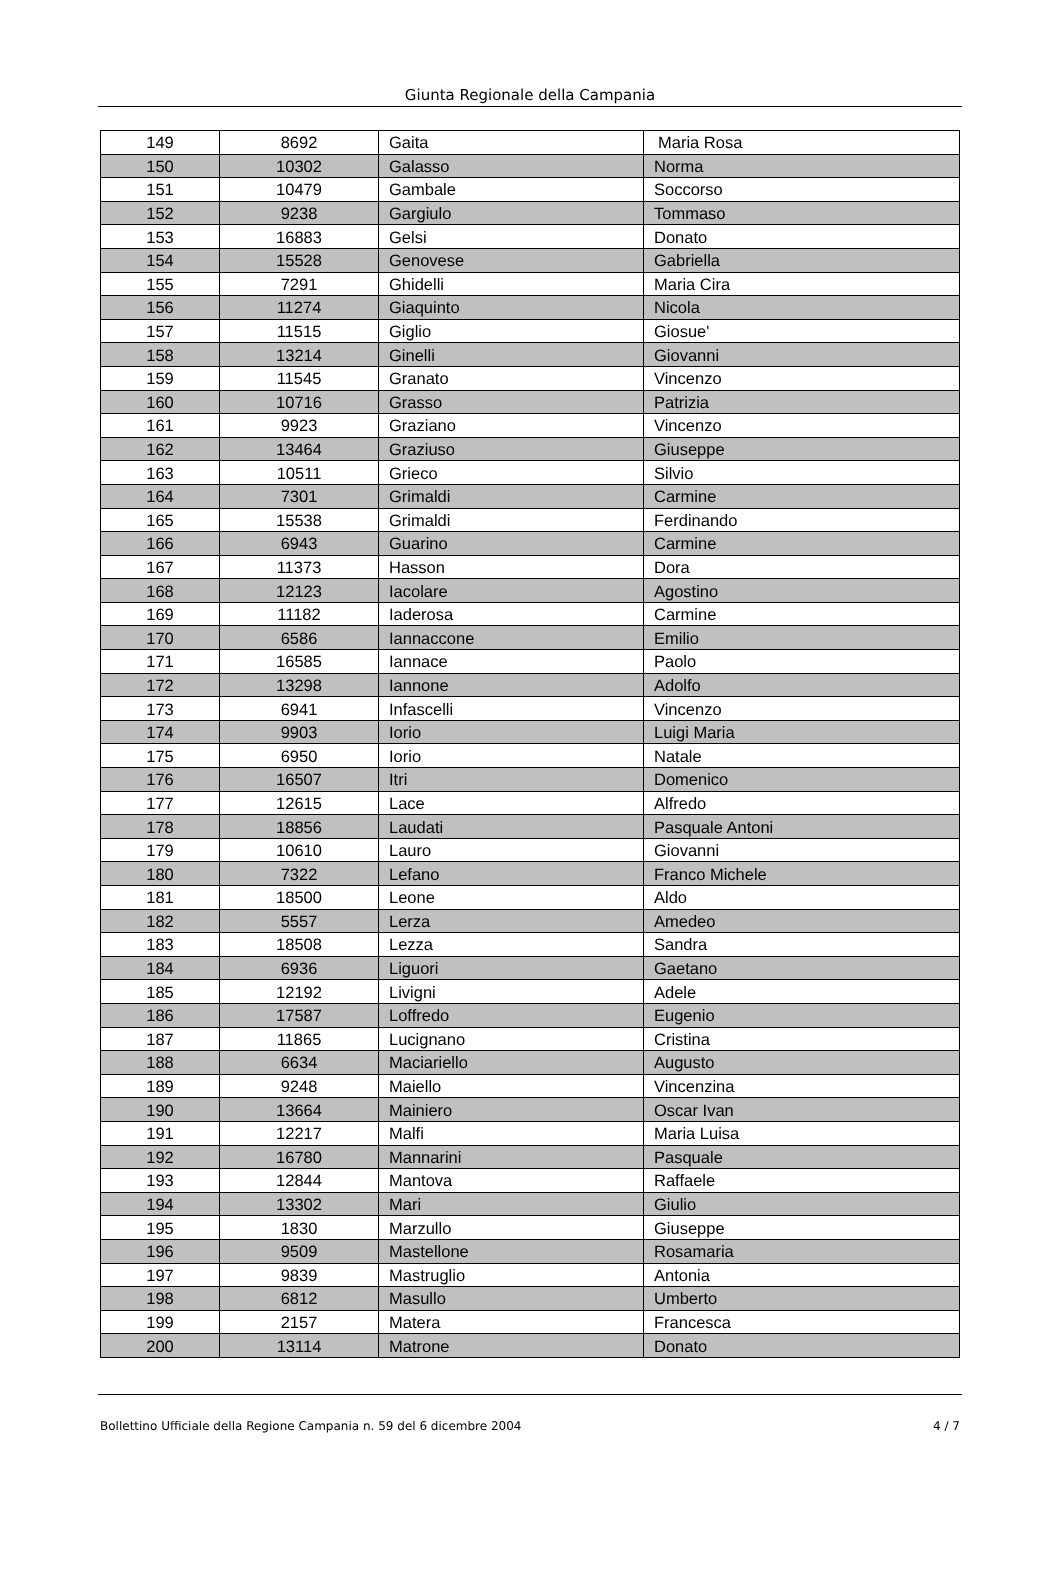Giunta Regionale della Campania
| 149 | 8692 | Gaita | Maria Rosa |
| 150 | 10302 | Galasso | Norma |
| 151 | 10479 | Gambale | Soccorso |
| 152 | 9238 | Gargiulo | Tommaso |
| 153 | 16883 | Gelsi | Donato |
| 154 | 15528 | Genovese | Gabriella |
| 155 | 7291 | Ghidelli | Maria Cira |
| 156 | 11274 | Giaquinto | Nicola |
| 157 | 11515 | Giglio | Giosue' |
| 158 | 13214 | Ginelli | Giovanni |
| 159 | 11545 | Granato | Vincenzo |
| 160 | 10716 | Grasso | Patrizia |
| 161 | 9923 | Graziano | Vincenzo |
| 162 | 13464 | Graziuso | Giuseppe |
| 163 | 10511 | Grieco | Silvio |
| 164 | 7301 | Grimaldi | Carmine |
| 165 | 15538 | Grimaldi | Ferdinando |
| 166 | 6943 | Guarino | Carmine |
| 167 | 11373 | Hasson | Dora |
| 168 | 12123 | Iacolare | Agostino |
| 169 | 11182 | Iaderosa | Carmine |
| 170 | 6586 | Iannaccone | Emilio |
| 171 | 16585 | Iannace | Paolo |
| 172 | 13298 | Iannone | Adolfo |
| 173 | 6941 | Infascelli | Vincenzo |
| 174 | 9903 | Iorio | Luigi Maria |
| 175 | 6950 | Iorio | Natale |
| 176 | 16507 | Itri | Domenico |
| 177 | 12615 | Lace | Alfredo |
| 178 | 18856 | Laudati | Pasquale Antoni |
| 179 | 10610 | Lauro | Giovanni |
| 180 | 7322 | Lefano | Franco Michele |
| 181 | 18500 | Leone | Aldo |
| 182 | 5557 | Lerza | Amedeo |
| 183 | 18508 | Lezza | Sandra |
| 184 | 6936 | Liguori | Gaetano |
| 185 | 12192 | Livigni | Adele |
| 186 | 17587 | Loffredo | Eugenio |
| 187 | 11865 | Lucignano | Cristina |
| 188 | 6634 | Maciariello | Augusto |
| 189 | 9248 | Maiello | Vincenzina |
| 190 | 13664 | Mainiero | Oscar Ivan |
| 191 | 12217 | Malfi | Maria Luisa |
| 192 | 16780 | Mannarini | Pasquale |
| 193 | 12844 | Mantova | Raffaele |
| 194 | 13302 | Mari | Giulio |
| 195 | 1830 | Marzullo | Giuseppe |
| 196 | 9509 | Mastellone | Rosamaria |
| 197 | 9839 | Mastruglio | Antonia |
| 198 | 6812 | Masullo | Umberto |
| 199 | 2157 | Matera | Francesca |
| 200 | 13114 | Matrone | Donato |
Bollettino Ufficiale della Regione Campania n. 59 del 6 dicembre 2004 4 / 7